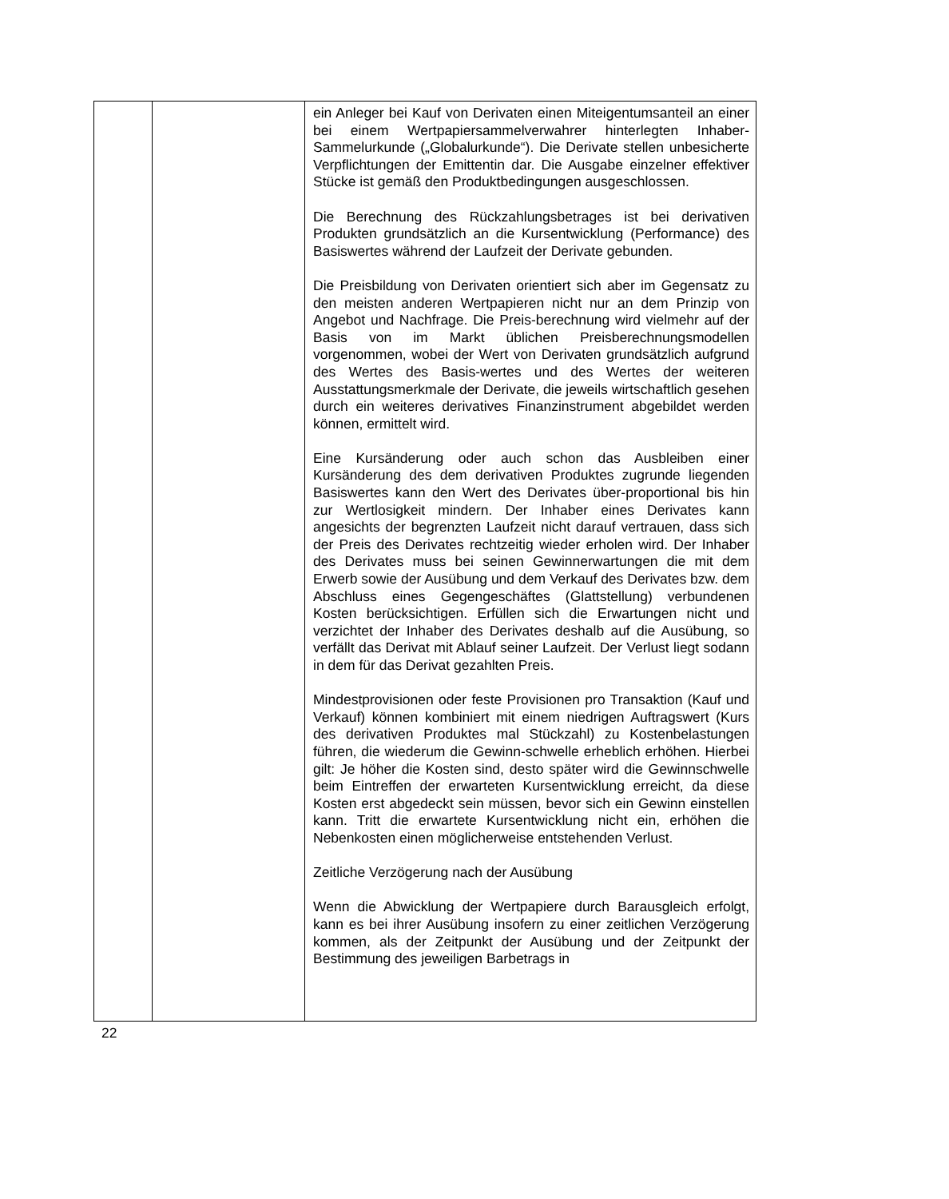| | | ein Anleger bei Kauf von Derivaten einen Miteigentumsanteil an einer bei einem Wertpapiersammelverwahrer hinterlegten Inhaber-Sammelurkunde („Globalurkunde“). Die Derivate stellen unbesicherte Verpflichtungen der Emittentin dar. Die Ausgabe einzelner effektiver Stücke ist gemäß den Produktbedingungen ausgeschlossen. Die Berechnung des Rückzahlungsbetrages ist bei derivativen Produkten grundsätzlich an die Kursentwicklung (Performance) des Basiswertes während der Laufzeit der Derivate gebunden. Die Preisbildung von Derivaten orientiert sich aber im Gegensatz zu den meisten anderen Wertpapieren nicht nur an dem Prinzip von Angebot und Nachfrage. Die Preis-berechnung wird vielmehr auf der Basis von im Markt üblichen Preisberechnungsmodellen vorgenommen, wobei der Wert von Derivaten grundsätzlich aufgrund des Wertes des Basis-wertes und des Wertes der weiteren Ausstattungsmerkmale der Derivate, die jeweils wirtschaftlich gesehen durch ein weiteres derivatives Finanzinstrument abgebildet werden können, ermittelt wird. Eine Kursänderung oder auch schon das Ausbleiben einer Kursänderung des dem derivativen Produktes zugrunde liegenden Basiswertes kann den Wert des Derivates über-proportional bis hin zur Wertlosigkeit mindern. Der Inhaber eines Derivates kann angesichts der begrenzten Laufzeit nicht darauf vertrauen, dass sich der Preis des Derivates rechtzeitig wieder erholen wird. Der Inhaber des Derivates muss bei seinen Gewinnerwartungen die mit dem Erwerb sowie der Ausübung und dem Verkauf des Derivates bzw. dem Abschluss eines Gegengeschäftes (Glattstellung) verbundenen Kosten berücksichtigen. Erfüllen sich die Erwartungen nicht und verzichtet der Inhaber des Derivates deshalb auf die Ausübung, so verfällt das Derivat mit Ablauf seiner Laufzeit. Der Verlust liegt sodann in dem für das Derivat gezahlten Preis. Mindestprovisionen oder feste Provisionen pro Transaktion (Kauf und Verkauf) können kombiniert mit einem niedrigen Auftragswert (Kurs des derivativen Produktes mal Stückzahl) zu Kostenbelastungen führen, die wiederum die Gewinn-schwelle erheblich erhöhen. Hierbei gilt: Je höher die Kosten sind, desto später wird die Gewinnschwelle beim Eintreffen der erwarteten Kursentwicklung erreicht, da diese Kosten erst abgedeckt sein müssen, bevor sich ein Gewinn einstellen kann. Tritt die erwartete Kursentwicklung nicht ein, erhöhen die Nebenkosten einen möglicherweise entstehenden Verlust. Zeitliche Verzögerung nach der Ausübung Wenn die Abwicklung der Wertpapiere durch Barausgleich erfolgt, kann es bei ihrer Ausübung insofern zu einer zeitlichen Verzögerung kommen, als der Zeitpunkt der Ausübung und der Zeitpunkt der Bestimmung des jeweiligen Barbetrags in |
22